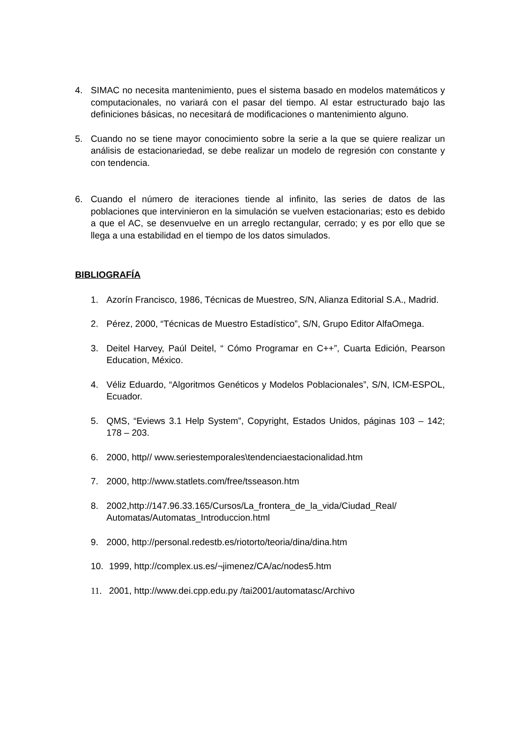4. SIMAC no necesita mantenimiento, pues el sistema basado en modelos matemáticos y computacionales, no variará con el pasar del tiempo. Al estar estructurado bajo las definiciones básicas, no necesitará de modificaciones o mantenimiento alguno.
5. Cuando no se tiene mayor conocimiento sobre la serie a la que se quiere realizar un análisis de estacionariedad, se debe realizar un modelo de regresión con constante y con tendencia.
6. Cuando el número de iteraciones tiende al infinito, las series de datos de las poblaciones que intervinieron en la simulación se vuelven estacionarias; esto es debido a que el AC, se desenvuelve en un arreglo rectangular, cerrado; y es por ello que se llega a una estabilidad en el tiempo de los datos simulados.
BIBLIOGRAFÍA
1. Azorín Francisco, 1986, Técnicas de Muestreo, S/N, Alianza Editorial S.A., Madrid.
2. Pérez, 2000, “Técnicas de Muestro Estadístico”, S/N, Grupo Editor AlfaOmega.
3. Deitel Harvey, Paúl Deitel, “ Cómo Programar en C++”, Cuarta Edición, Pearson Education, México.
4. Véliz Eduardo, “Algoritmos Genéticos y Modelos Poblacionales”, S/N, ICM-ESPOL, Ecuador.
5. QMS, “Eviews 3.1 Help System”, Copyright, Estados Unidos, páginas 103 – 142; 178 – 203.
6. 2000, http// www.seriestemporales\tendenciaestacionalidad.htm
7. 2000, http://www.statlets.com/free/tsseason.htm
8. 2002,http://147.96.33.165/Cursos/La_frontera_de_la_vida/Ciudad_Real/ Automatas/Automatas_Introduccion.html
9. 2000, http://personal.redestb.es/riotorto/teoria/dina/dina.htm
10.
1999, http://complex.us.es/¬jimenez/CA/ac/nodes5.htm
11.
2001, http://www.dei.cpp.edu.py /tai2001/automatasc/Archivo